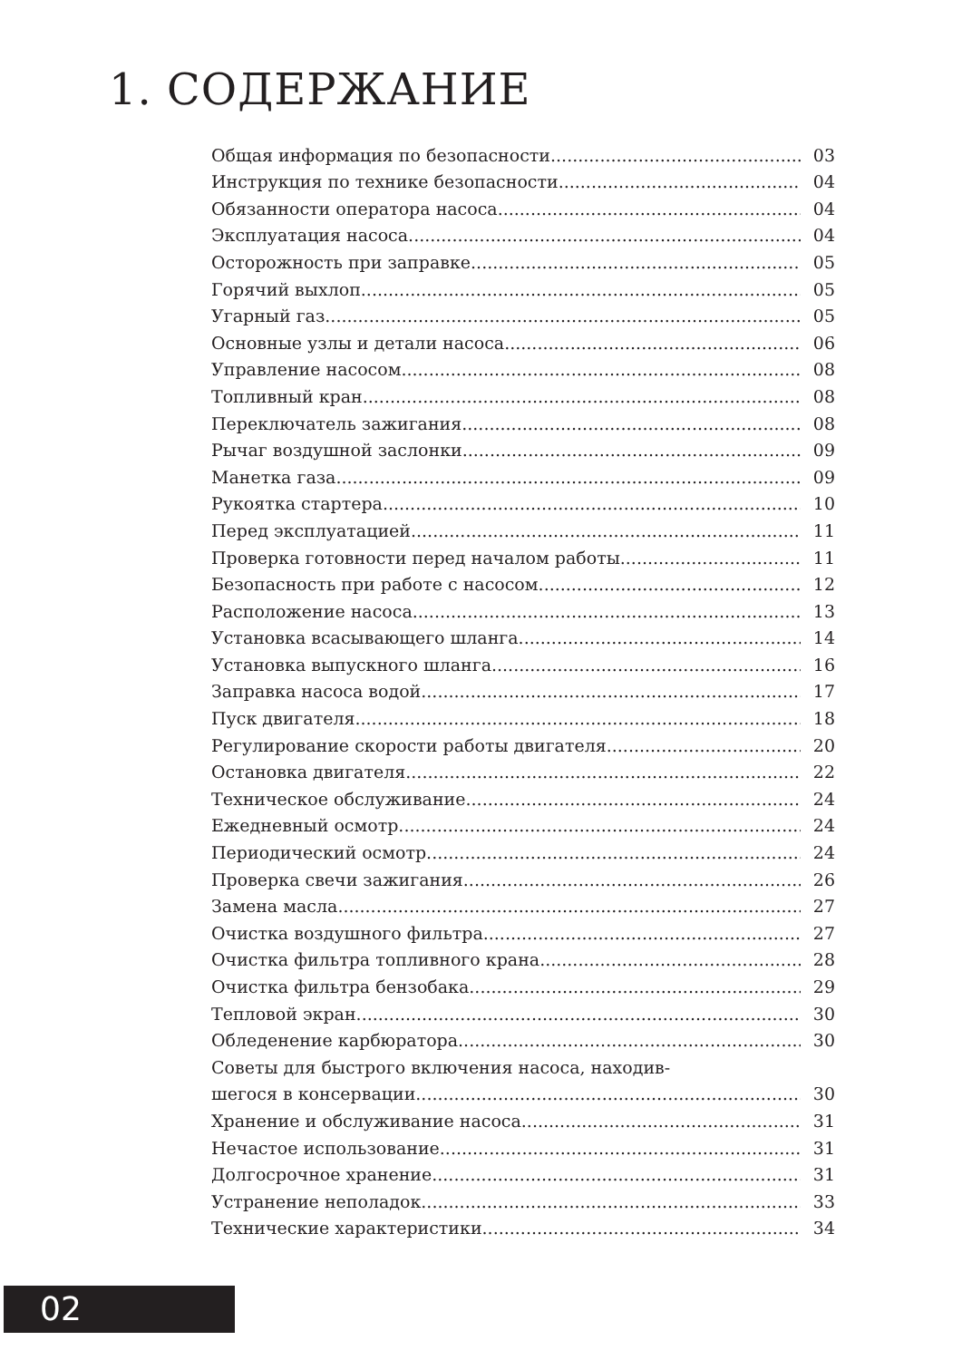1. СОДЕРЖАНИЕ
Общая информация по безопасности 03
Инструкция по технике безопасности 04
Обязанности оператора насоса 04
Эксплуатация насоса 04
Осторожность при заправке 05
Горячий выхлоп 05
Угарный газ 05
Основные узлы и детали насоса 06
Управление насосом 08
Топливный кран 08
Переключатель зажигания 08
Рычаг воздушной заслонки 09
Манетка газа 09
Рукоятка стартера 10
Перед эксплуатацией 11
Проверка готовности перед началом работы 11
Безопасность при работе с насосом 12
Расположение насоса 13
Установка всасывающего шланга 14
Установка выпускного шланга 16
Заправка насоса водой 17
Пуск двигателя 18
Регулирование скорости работы двигателя 20
Остановка двигателя 22
Техническое обслуживание 24
Ежедневный осмотр 24
Периодический осмотр 24
Проверка свечи зажигания 26
Замена масла 27
Очистка воздушного фильтра 27
Очистка фильтра топливного крана 28
Очистка фильтра бензобака 29
Тепловой экран 30
Обледенение карбюратора 30
Советы для быстрого включения насоса, находив-
шегося в консервации 30
Хранение и обслуживание насоса 31
Нечастое использование 31
Долгосрочное хранение 31
Устранение неполадок 33
Технические характеристики 34
02